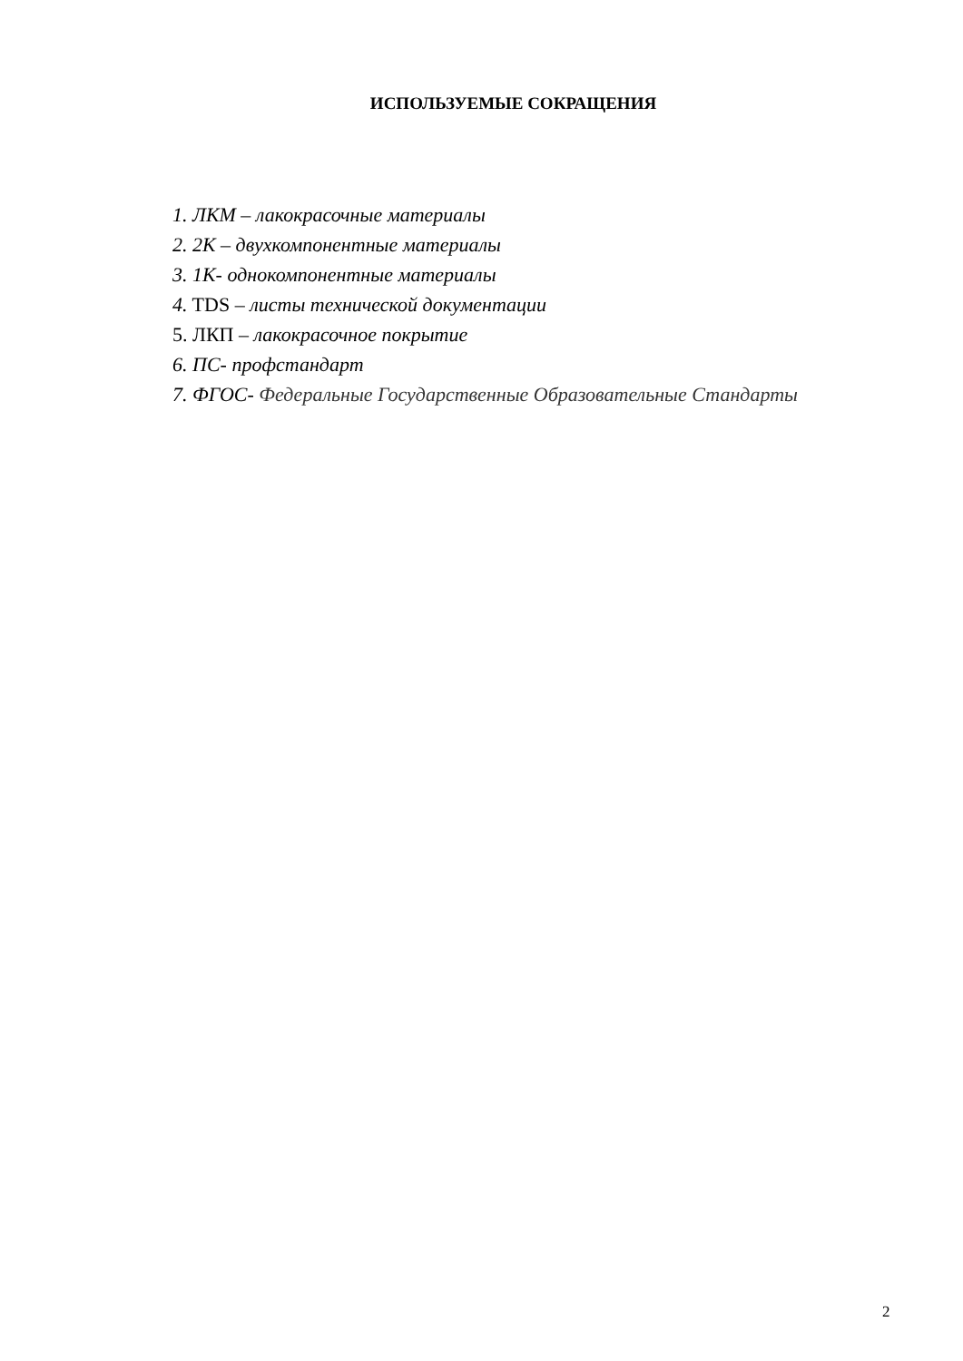ИСПОЛЬЗУЕМЫЕ СОКРАЩЕНИЯ
1. ЛКМ – лакокрасочные материалы
2. 2К – двухкомпонентные материалы
3. 1К- однокомпонентные материалы
4. TDS – листы технической документации
5. ЛКП – лакокрасочное покрытие
6. ПС- профстандарт
7. ФГОС- Федеральные Государственные Образовательные Стандарты
2